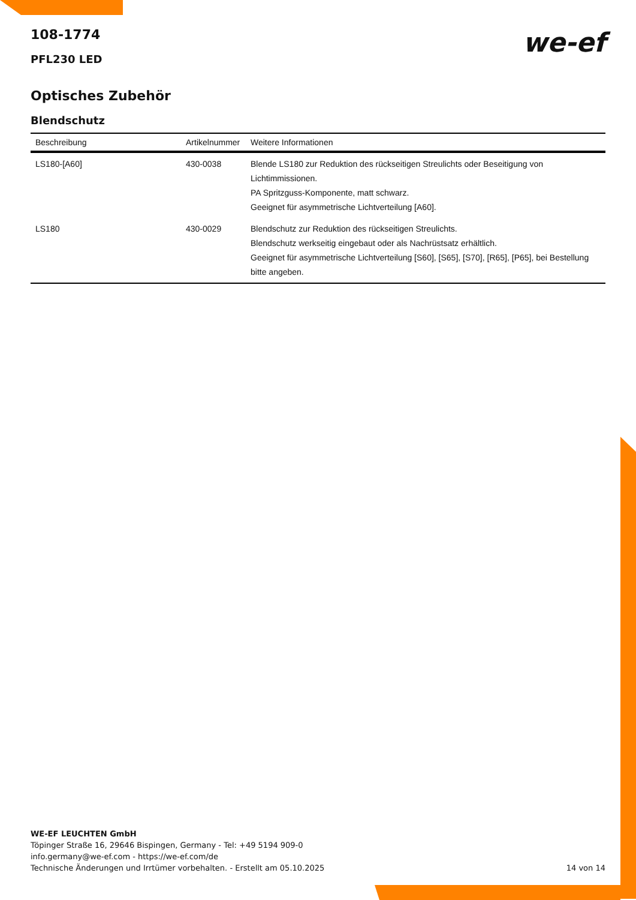we-ef
108-1774
PFL230 LED
Optisches Zubehör
Blendschutz
| Beschreibung | Artikelnummer | Weitere Informationen |
| --- | --- | --- |
| LS180-[A60] | 430-0038 | Blende LS180 zur Reduktion des rückseitigen Streulichts oder Beseitigung von Lichtimmissionen. PA Spritzguss-Komponente, matt schwarz. Geeignet für asymmetrische Lichtverteilung [A60]. |
| LS180 | 430-0029 | Blendschutz zur Reduktion des rückseitigen Streulichts. Blendschutz werkseitig eingebaut oder als Nachrüstsatz erhältlich. Geeignet für asymmetrische Lichtverteilung [S60], [S65], [S70], [R65], [P65], bei Bestellung bitte angeben. |
WE-EF LEUCHTEN GmbH
Töpinger Straße 16, 29646 Bispingen, Germany - Tel: +49 5194 909-0
info.germany@we-ef.com - https://we-ef.com/de
Technische Änderungen und Irrtümer vorbehalten. - Erstellt am 05.10.2025
14 von 14